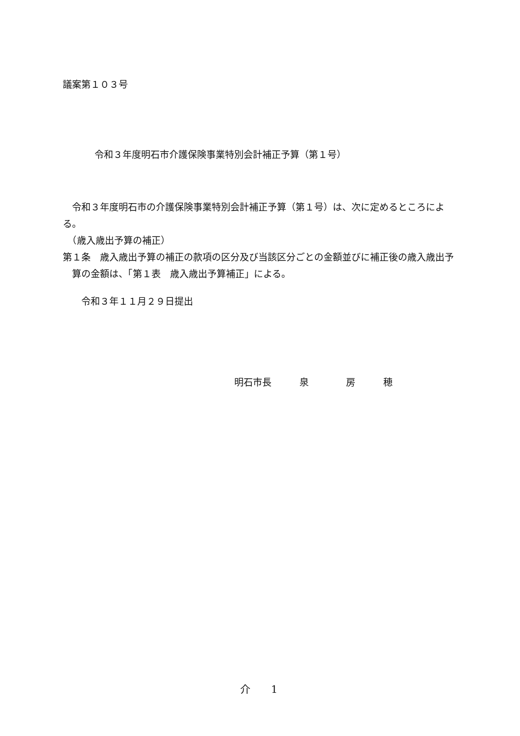議案第１０３号
令和３年度明石市介護保険事業特別会計補正予算（第１号）
　令和３年度明石市の介護保険事業特別会計補正予算（第１号）は、次に定めるところによる。
　（歳入歳出予算の補正）
第１条　歳入歳出予算の補正の款項の区分及び当該区分ごとの金額並びに補正後の歳入歳出予算の金額は、「第１表　歳入歳出予算補正」による。
　　令和３年１１月２９日提出
明石市長　　　泉　　　　房　　　穂
介　　1